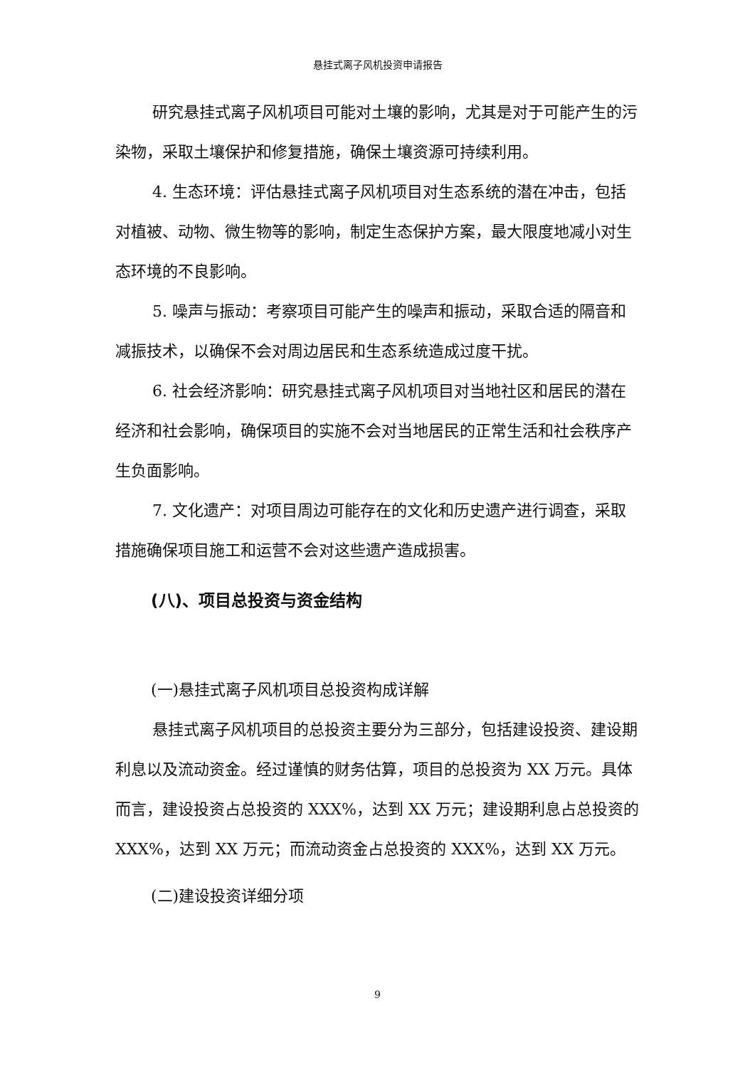悬挂式离子风机投资申请报告
研究悬挂式离子风机项目可能对土壤的影响，尤其是对于可能产生的污染物，采取土壤保护和修复措施，确保土壤资源可持续利用。
4. 生态环境：评估悬挂式离子风机项目对生态系统的潜在冲击，包括对植被、动物、微生物等的影响，制定生态保护方案，最大限度地减小对生态环境的不良影响。
5. 噪声与振动：考察项目可能产生的噪声和振动，采取合适的隔音和减振技术，以确保不会对周边居民和生态系统造成过度干扰。
6. 社会经济影响：研究悬挂式离子风机项目对当地社区和居民的潜在经济和社会影响，确保项目的实施不会对当地居民的正常生活和社会秩序产生负面影响。
7. 文化遗产：对项目周边可能存在的文化和历史遗产进行调查，采取措施确保项目施工和运营不会对这些遗产造成损害。
(八)、项目总投资与资金结构
(一)悬挂式离子风机项目总投资构成详解
悬挂式离子风机项目的总投资主要分为三部分，包括建设投资、建设期利息以及流动资金。经过谨慎的财务估算，项目的总投资为 XX 万元。具体而言，建设投资占总投资的 XXX%，达到 XX 万元；建设期利息占总投资的 XXX%，达到 XX 万元；而流动资金占总投资的 XXX%，达到 XX 万元。
(二)建设投资详细分项
9